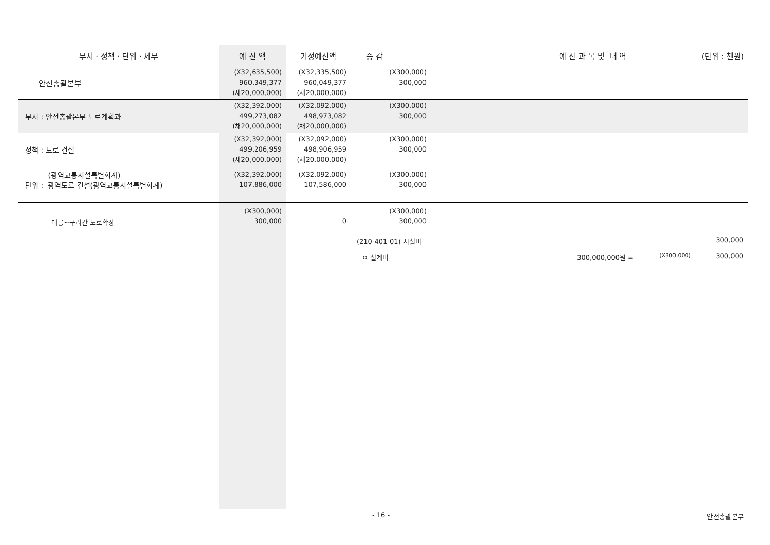| 부서 · 정책 · 단위 · 세부 | 예 산 액 | 기정예산액 | 증 감 | 예 산 과 목 및 내 역 (단위 : 천원) |
| --- | --- | --- | --- | --- |
| 안전총괄본부 | (X32,635,500) 960,349,377 (채20,000,000) | (X32,335,500) 960,049,377 (채20,000,000) | (X300,000) 300,000 | |
| 부서 : 안전총괄본부 도로계획과 | (X32,392,000) 499,273,082 (채20,000,000) | (X32,092,000) 498,973,082 (채20,000,000) | (X300,000) 300,000 | |
| 정책 : 도로 건설 | (X32,392,000) 499,206,959 (채20,000,000) | (X32,092,000) 498,906,959 (채20,000,000) | (X300,000) 300,000 | |
| (광역교통시설특별회계) 단위 : 광역도로 건설(광역교통시설특별회계) | (X32,392,000) 107,886,000 | (X32,092,000) 107,586,000 | (X300,000) 300,000 | |
| 태릉~구리간 도로확장 | (X300,000) 300,000 | 0 | (X300,000) 300,000 | |
(210-401-01) 시설비 300,000
ㅇ 설계비 300,000,000원 = (X300,000) 300,000
- 16 - 안전총괄본부